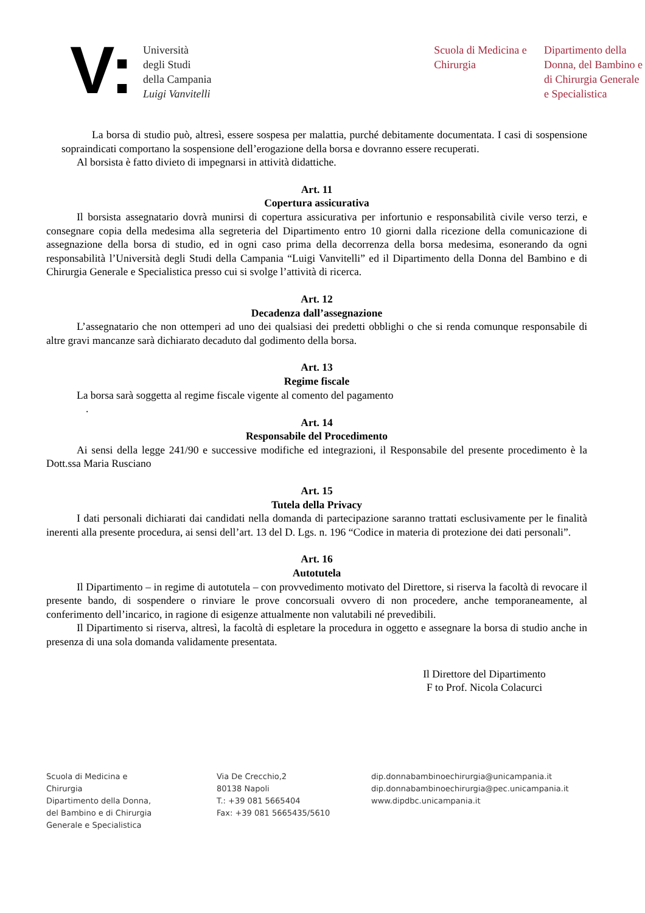V:
Università
degli Studi
della Campania
Luigi Vanvitelli
Scuola di Medicina e Chirurgia
Dipartimento della Donna, del Bambino e di Chirurgia Generale e Specialistica
La borsa di studio può, altresì, essere sospesa per malattia, purché debitamente documentata. I casi di sospensione sopraindicati comportano la sospensione dell’erogazione della borsa e dovranno essere recuperati.
Al borsista è fatto divieto di impegnarsi in attività didattiche.
Art. 11
Copertura assicurativa
Il borsista assegnatario dovrà munirsi di copertura assicurativa per infortunio e responsabilità civile verso terzi, e consegnare copia della medesima alla segreteria del Dipartimento entro 10 giorni dalla ricezione della comunicazione di assegnazione della borsa di studio, ed in ogni caso prima della decorrenza della borsa medesima, esonerando da ogni responsabilità l’Università degli Studi della Campania “Luigi Vanvitelli” ed il Dipartimento della Donna del Bambino e di Chirurgia Generale e Specialistica presso cui si svolge l’attività di ricerca.
Art. 12
Decadenza dall’assegnazione
L’assegnatario che non ottemperi ad uno dei qualsiasi dei predetti obblighi o che si renda comunque responsabile di altre gravi mancanze sarà dichiarato decaduto dal godimento della borsa.
Art. 13
Regime fiscale
La borsa sarà soggetta al regime fiscale vigente al comento del pagamento
.
Art. 14
Responsabile del Procedimento
Ai sensi della legge 241/90 e successive modifiche ed integrazioni, il Responsabile del presente procedimento è la Dott.ssa Maria Rusciano
Art. 15
Tutela della Privacy
I dati personali dichiarati dai candidati nella domanda di partecipazione saranno trattati esclusivamente per le finalità inerenti alla presente procedura, ai sensi dell’art. 13 del D. Lgs. n. 196 “Codice in materia di protezione dei dati personali”.
Art. 16
Autotutela
Il Dipartimento – in regime di autotutela – con provvedimento motivato del Direttore, si riserva la facoltà di revocare il presente bando, di sospendere o rinviare le prove concorsuali ovvero di non procedere, anche temporaneamente, al conferimento dell’incarico, in ragione di esigenze attualmente non valutabili né prevedibili.
Il Dipartimento si riserva, altresì, la facoltà di espletare la procedura in oggetto e assegnare la borsa di studio anche in presenza di una sola domanda validamente presentata.
Il Direttore del Dipartimento
F to Prof. Nicola Colacurci
Scuola di Medicina e
Chirurgia
Dipartimento della Donna,
del Bambino e di Chirurgia
Generale e Specialistica
Via De Crecchio,2
80138 Napoli
T.: +39 081 5665404
Fax: +39 081 5665435/5610
dip.donnabambinoechirurgia@unicampania.it
dip.donnabambinoechirurgia@pec.unicampania.it
www.dipdbc.unicampania.it